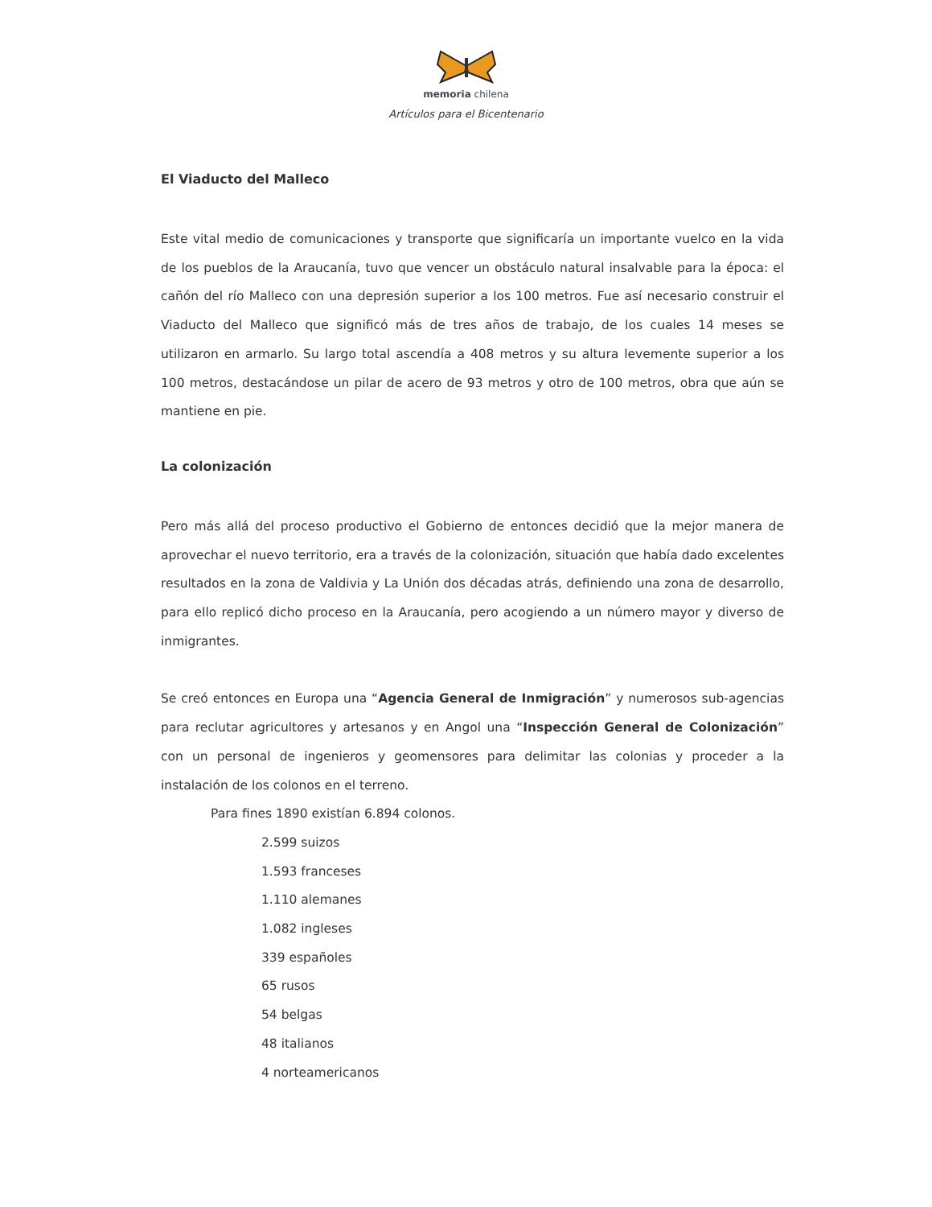memoria chilena
Artículos para el Bicentenario
El Viaducto del Malleco
Este vital medio de comunicaciones y transporte que significaría un importante vuelco en la vida de los pueblos de la Araucanía, tuvo que vencer un obstáculo natural insalvable para la época: el cañón del río Malleco con una depresión superior a los 100 metros. Fue así necesario construir el Viaducto del Malleco que significó más de tres años de trabajo, de los cuales 14 meses se utilizaron en armarlo. Su largo total ascendía a 408 metros y su altura levemente superior a los 100 metros, destacándose un pilar de acero de 93 metros y otro de 100 metros, obra que aún se mantiene en pie.
La colonización
Pero más allá del proceso productivo el Gobierno de entonces decidió que la mejor manera de aprovechar el nuevo territorio, era a través de la colonización, situación que había dado excelentes resultados en la zona de Valdivia y La Unión dos décadas atrás, definiendo una zona de desarrollo, para ello replicó dicho proceso en la Araucanía, pero acogiendo a un número mayor y diverso de inmigrantes.
Se creó entonces en Europa una “Agencia General de Inmigración” y numerosos sub-agencias para reclutar agricultores y artesanos y en Angol una “Inspección General de Colonización” con un personal de ingenieros y geomensores para delimitar las colonias y proceder a la instalación de los colonos en el terreno.
Para fines 1890 existían 6.894 colonos.
2.599 suizos
1.593 franceses
1.110 alemanes
1.082 ingleses
339 españoles
65 rusos
54 belgas
48 italianos
4 norteamericanos